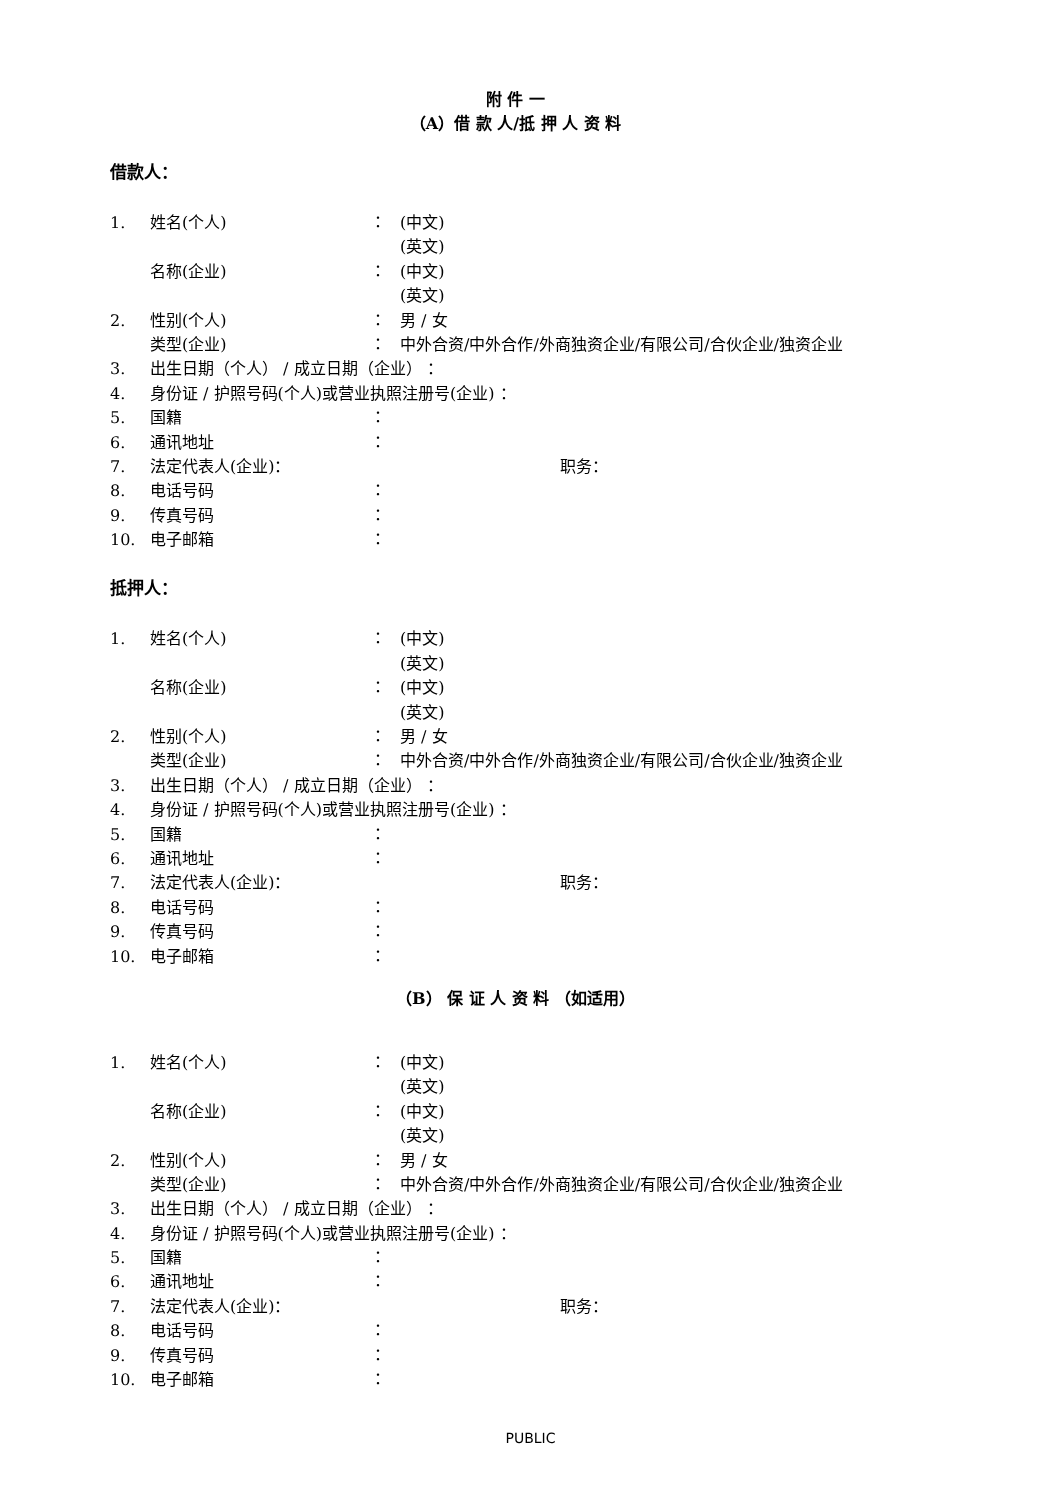附 件 一
（A）借 款 人/抵 押 人 资 料
借款人：
1. 姓名(个人) ： (中文)
(英文)
名称(企业) ： (中文)
(英文)
2. 性别(个人) ： 男 / 女
类型(企业) ： 中外合资/中外合作/外商独资企业/有限公司/合伙企业/独资企业
3. 出生日期（个人） / 成立日期（企业） ：
4. 身份证 / 护照号码(个人)或营业执照注册号(企业) ：
5. 国籍 ：
6. 通讯地址 ：
7. 法定代表人(企业)： 职务：
8. 电话号码 ：
9. 传真号码 ：
10. 电子邮箱 ：
抵押人：
1. 姓名(个人) ： (中文)
(英文)
名称(企业) ： (中文)
(英文)
2. 性别(个人) ： 男 / 女
类型(企业) ： 中外合资/中外合作/外商独资企业/有限公司/合伙企业/独资企业
3. 出生日期（个人） / 成立日期（企业） ：
4. 身份证 / 护照号码(个人)或营业执照注册号(企业) ：
5. 国籍 ：
6. 通讯地址 ：
7. 法定代表人(企业)： 职务：
8. 电话号码 ：
9. 传真号码 ：
10. 电子邮箱 ：
（B） 保 证 人 资 料 （如适用）
1. 姓名(个人) ： (中文)
(英文)
名称(企业) ： (中文)
(英文)
2. 性别(个人) ： 男 / 女
类型(企业) ： 中外合资/中外合作/外商独资企业/有限公司/合伙企业/独资企业
3. 出生日期（个人） / 成立日期（企业） ：
4. 身份证 / 护照号码(个人)或营业执照注册号(企业) ：
5. 国籍 ：
6. 通讯地址 ：
7. 法定代表人(企业)： 职务：
8. 电话号码 ：
9. 传真号码 ：
10. 电子邮箱 ：
PUBLIC